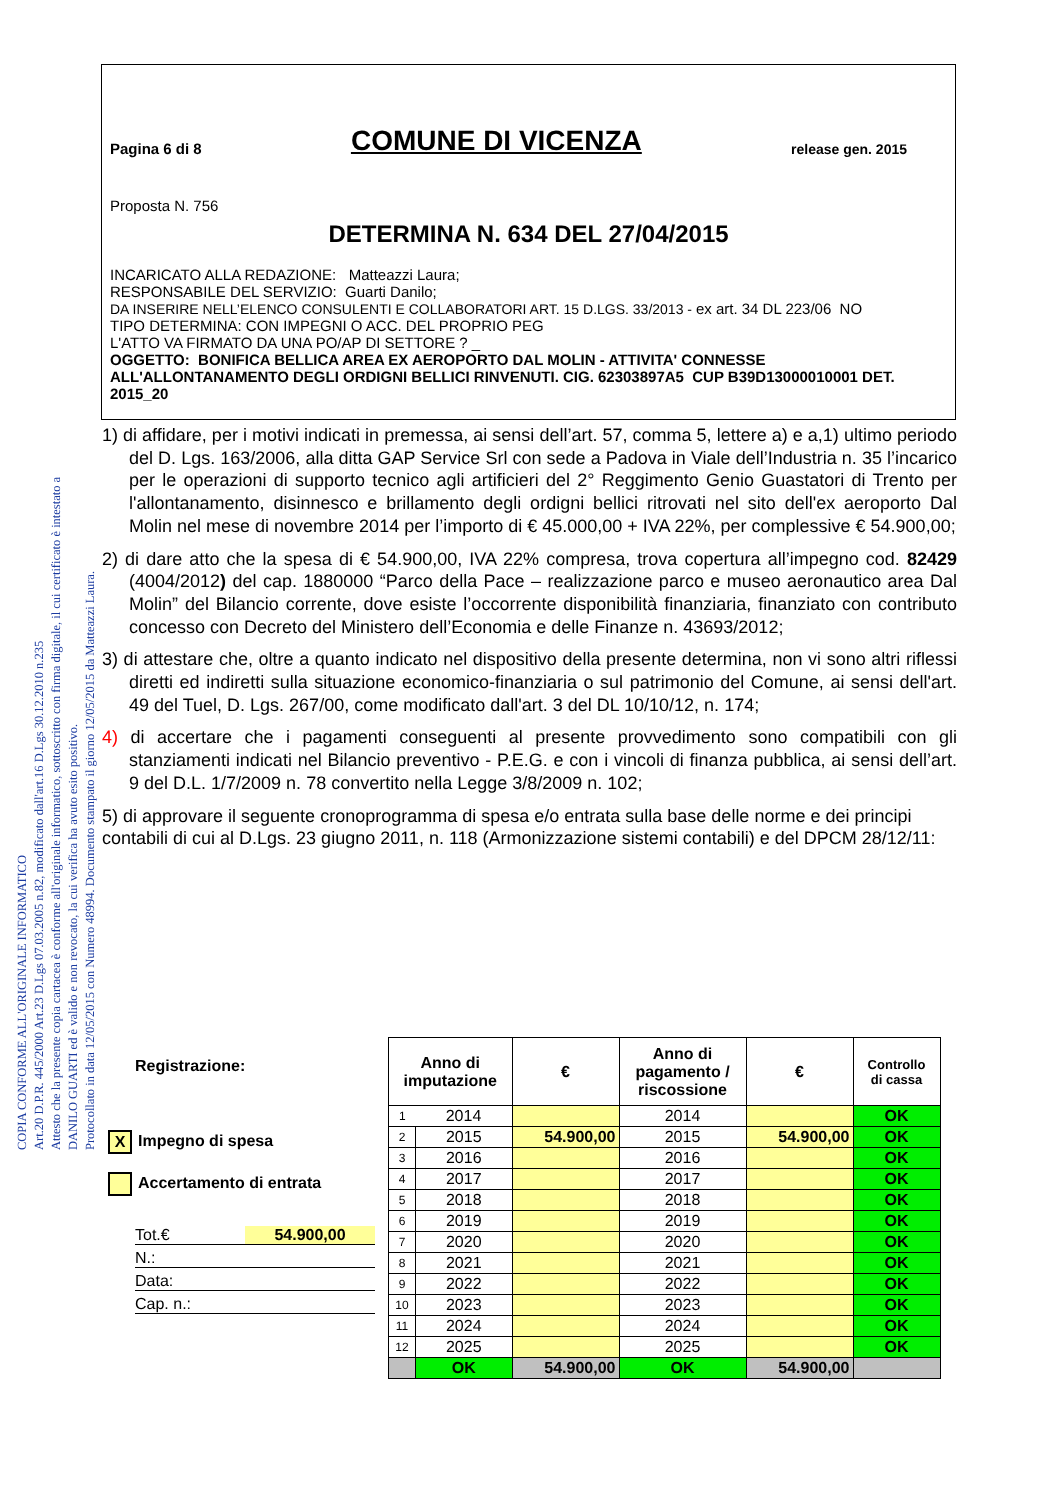COPIA CONFORME ALL'ORIGINALE INFORMATICO
Art.20 D.P.R. 445/2000 Art.23 D.Lgs 07.03.2005 n.82, modificato dall'art.16 D.Lgs 30.12.2010 n.235
Attesto che la presente copia cartacea è conforme all'originale informatico, sottoscritto con firma digitale, il cui certificato è intestato a
DANILO GUARTI ed è valido e non revocato, la cui verifica ha avuto esito positivo.
Protocollato in data 12/05/2015 con Numero 48994. Documento stampato il giorno 12/05/2015 da Matteazzi Laura.
Pagina 6 di 8 COMUNE DI VICENZA release gen. 2015
Proposta N. 756
DETERMINA N. 634 DEL 27/04/2015
INCARICATO ALLA REDAZIONE: Matteazzi Laura;
RESPONSABILE DEL SERVIZIO: Guarti Danilo;
DA INSERIRE NELL’ELENCO CONSULENTI E COLLABORATORI ART. 15 D.LGS. 33/2013 - ex art. 34 DL 223/06 NO
TIPO DETERMINA: CON IMPEGNI O ACC. DEL PROPRIO PEG
L'ATTO VA FIRMATO DA UNA PO/AP DI SETTORE ? _
OGGETTO: BONIFICA BELLICA AREA EX AEROPORTO DAL MOLIN - ATTIVITA' CONNESSE ALL'ALLONTANAMENTO DEGLI ORDIGNI BELLICI RINVENUTI. CIG. 62303897A5 CUP B39D13000010001 DET. 2015_20
1) di affidare, per i motivi indicati in premessa, ai sensi dell’art. 57, comma 5, lettere a) e a,1) ultimo periodo del D. Lgs. 163/2006, alla ditta GAP Service Srl con sede a Padova in Viale dell’Industria n. 35 l’incarico per le operazioni di supporto tecnico agli artificieri del 2° Reggimento Genio Guastatori di Trento per l'allontanamento, disinnesco e brillamento degli ordigni bellici ritrovati nel sito dell'ex aeroporto Dal Molin nel mese di novembre 2014 per l’importo di € 45.000,00 + IVA 22%, per complessive € 54.900,00;
2) di dare atto che la spesa di € 54.900,00, IVA 22% compresa, trova copertura all’impegno cod. 82429 (4004/2012) del cap. 1880000 “Parco della Pace – realizzazione parco e museo aeronautico area Dal Molin” del Bilancio corrente, dove esiste l’occorrente disponibilità finanziaria, finanziato con contributo concesso con Decreto del Ministero dell’Economia e delle Finanze n. 43693/2012;
3) di attestare che, oltre a quanto indicato nel dispositivo della presente determina, non vi sono altri riflessi diretti ed indiretti sulla situazione economico-finanziaria o sul patrimonio del Comune, ai sensi dell'art. 49 del Tuel, D. Lgs. 267/00, come modificato dall'art. 3 del DL 10/10/12, n. 174;
4) di accertare che i pagamenti conseguenti al presente provvedimento sono compatibili con gli stanziamenti indicati nel Bilancio preventivo - P.E.G. e con i vincoli di finanza pubblica, ai sensi dell’art. 9 del D.L. 1/7/2009 n. 78 convertito nella Legge 3/8/2009 n. 102;
5) di approvare il seguente cronoprogramma di spesa e/o entrata sulla base delle norme e dei principi contabili di cui al D.Lgs. 23 giugno 2011, n. 118 (Armonizzazione sistemi contabili) e del DPCM 28/12/11:
Registrazione:
X Impegno di spesa
Accertamento di entrata
Tot.€ 54.900,00
N.:
Data:
Cap. n.:
| Anno di imputazione | | € | Anno di pagamento / riscossione | € | Controllo di cassa |
| --- | --- | --- | --- | --- | --- |
| 1 | 2014 | | 2014 | | OK |
| 2 | 2015 | 54.900,00 | 2015 | 54.900,00 | OK |
| 3 | 2016 | | 2016 | | OK |
| 4 | 2017 | | 2017 | | OK |
| 5 | 2018 | | 2018 | | OK |
| 6 | 2019 | | 2019 | | OK |
| 7 | 2020 | | 2020 | | OK |
| 8 | 2021 | | 2021 | | OK |
| 9 | 2022 | | 2022 | | OK |
| 10 | 2023 | | 2023 | | OK |
| 11 | 2024 | | 2024 | | OK |
| 12 | 2025 | | 2025 | | OK |
| | OK | 54.900,00 | OK | 54.900,00 | |